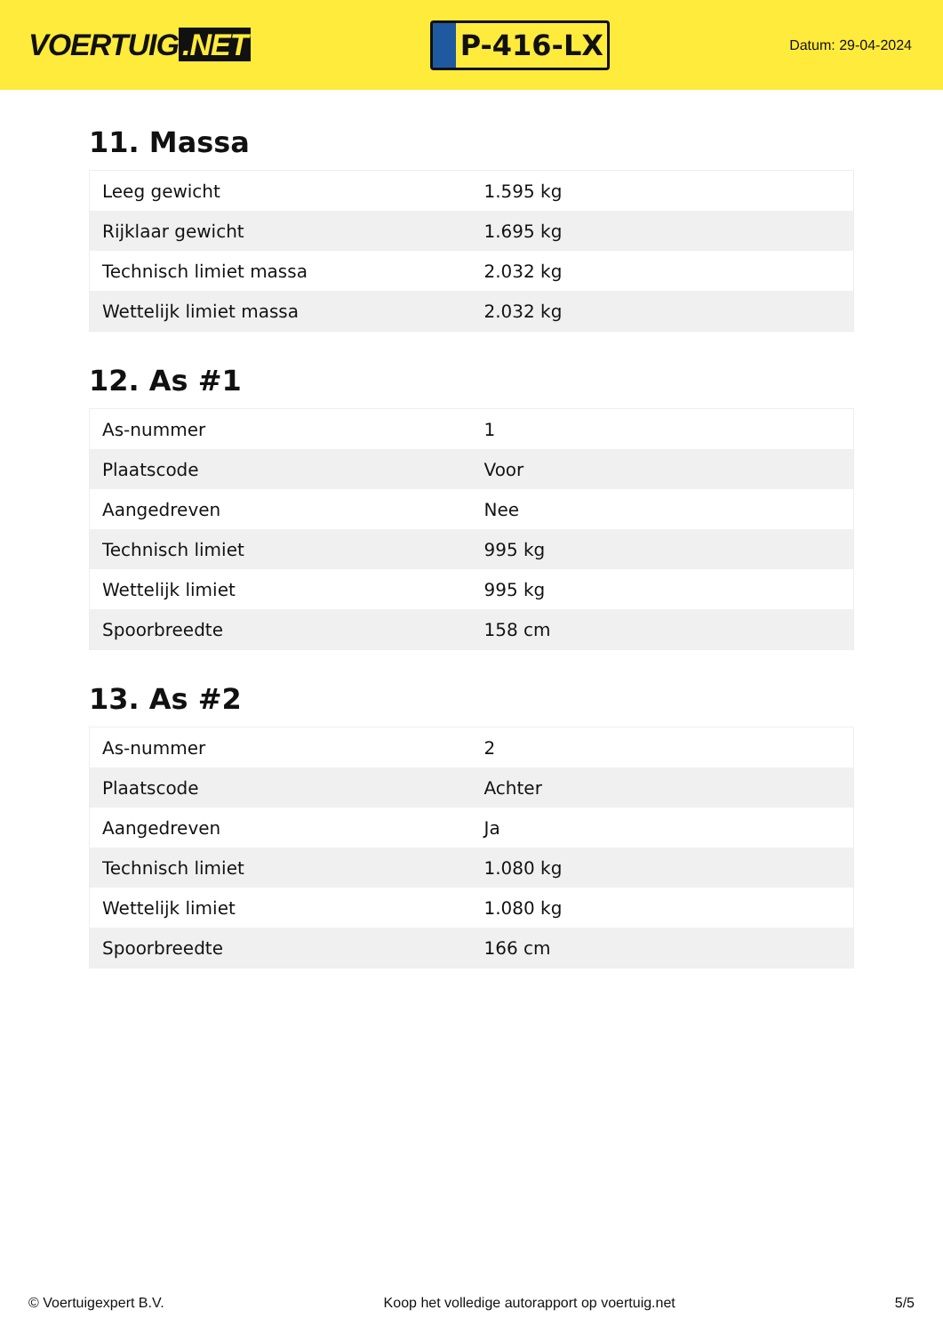VOERTUIG.NET
P-416-LX
Datum: 29-04-2024
11. Massa
| Leeg gewicht | 1.595 kg |
| Rijklaar gewicht | 1.695 kg |
| Technisch limiet massa | 2.032 kg |
| Wettelijk limiet massa | 2.032 kg |
12. As #1
| As-nummer | 1 |
| Plaatscode | Voor |
| Aangedreven | Nee |
| Technisch limiet | 995 kg |
| Wettelijk limiet | 995 kg |
| Spoorbreedte | 158 cm |
13. As #2
| As-nummer | 2 |
| Plaatscode | Achter |
| Aangedreven | Ja |
| Technisch limiet | 1.080 kg |
| Wettelijk limiet | 1.080 kg |
| Spoorbreedte | 166 cm |
© Voertuigexpert B.V. Koop het volledige autorapport op voertuig.net 5/5